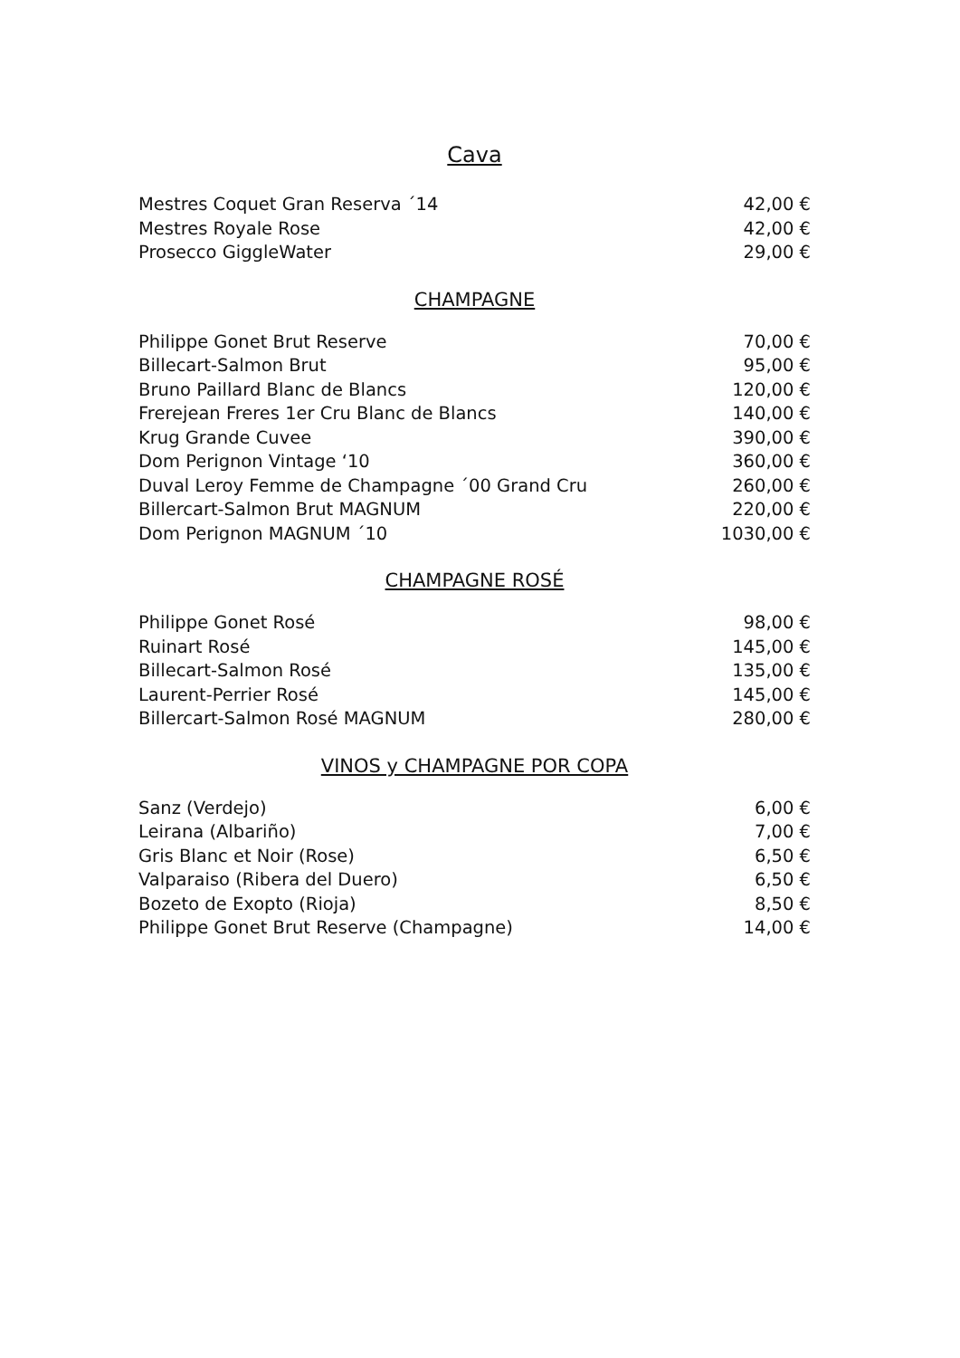Cava
| Mestres Coquet Gran Reserva ´14 | 42,00 € |
| Mestres Royale Rose | 42,00 € |
| Prosecco GiggleWater | 29,00 € |
CHAMPAGNE
| Philippe Gonet Brut Reserve | 70,00 € |
| Billecart-Salmon Brut | 95,00 € |
| Bruno Paillard Blanc de Blancs | 120,00 € |
| Frerejean Freres 1er Cru Blanc de Blancs | 140,00 € |
| Krug Grande Cuvee | 390,00 € |
| Dom Perignon Vintage ‘10 | 360,00 € |
| Duval Leroy Femme de Champagne ´00 Grand Cru | 260,00 € |
| Billercart-Salmon Brut MAGNUM | 220,00 € |
| Dom Perignon MAGNUM ´10 | 1030,00 € |
CHAMPAGNE ROSÉ
| Philippe Gonet Rosé | 98,00 € |
| Ruinart Rosé | 145,00 € |
| Billecart-Salmon Rosé | 135,00 € |
| Laurent-Perrier Rosé | 145,00 € |
| Billercart-Salmon Rosé MAGNUM | 280,00 € |
VINOS y CHAMPAGNE POR COPA
| Sanz (Verdejo) | 6,00 € |
| Leirana (Albariño) | 7,00 € |
| Gris Blanc et Noir (Rose) | 6,50 € |
| Valparaiso (Ribera del Duero) | 6,50 € |
| Bozeto de Exopto (Rioja) | 8,50 € |
| Philippe Gonet Brut Reserve (Champagne) | 14,00 € |